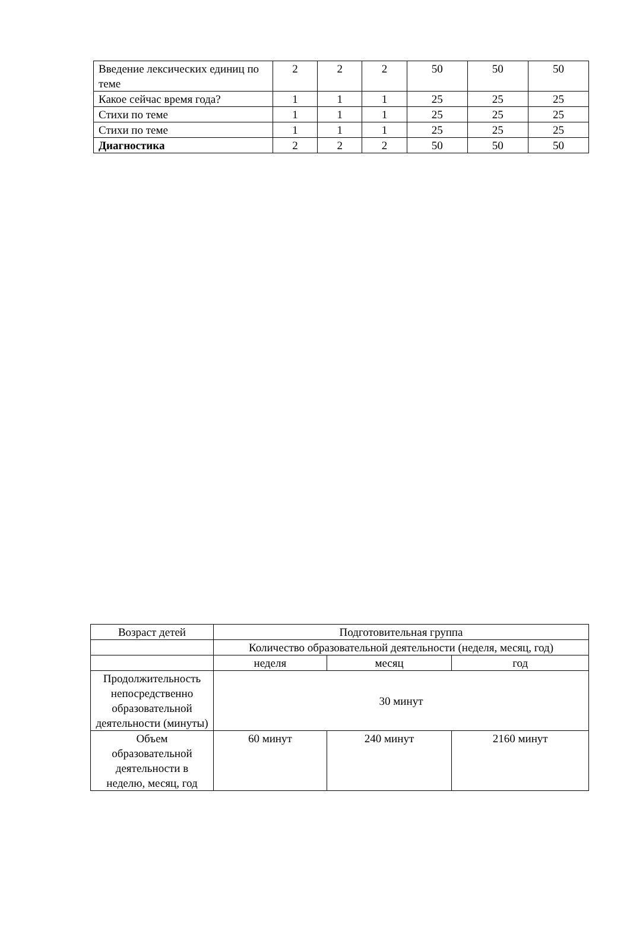| Введение лексических единиц по теме | 2 | 2 | 2 | 50 | 50 | 50 |
| Какое сейчас время года? | 1 | 1 | 1 | 25 | 25 | 25 |
| Стихи по теме | 1 | 1 | 1 | 25 | 25 | 25 |
| Стихи по теме | 1 | 1 | 1 | 25 | 25 | 25 |
| Диагностика | 2 | 2 | 2 | 50 | 50 | 50 |
| Возраст детей | Подготовительная группа | | |
| | Количество образовательной деятельности (неделя, месяц, год) | | |
| | неделя | месяц | год |
| Продолжительность непосредственно образовательной деятельности (минуты) | 30 минут | | |
| Объем образовательной деятельности в неделю, месяц, год | 60 минут | 240 минут | 2160 минут |